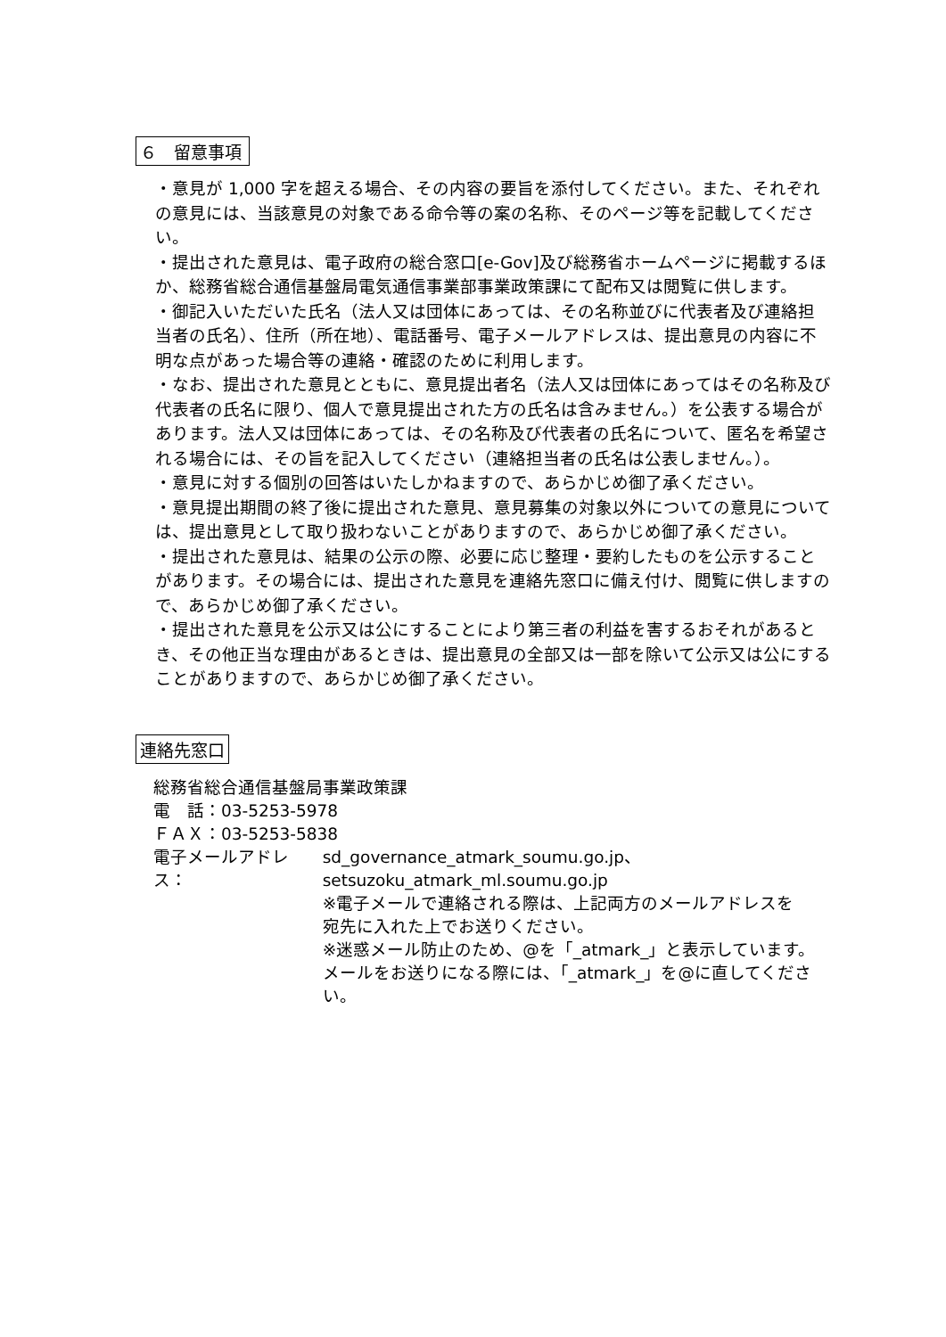６　留意事項
・意見が 1,000 字を超える場合、その内容の要旨を添付してください。また、それぞれの意見には、当該意見の対象である命令等の案の名称、そのページ等を記載してください。
・提出された意見は、電子政府の総合窓口[e-Gov]及び総務省ホームページに掲載するほか、総務省総合通信基盤局電気通信事業部事業政策課にて配布又は閲覧に供します。
・御記入いただいた氏名（法人又は団体にあっては、その名称並びに代表者及び連絡担当者の氏名）、住所（所在地）、電話番号、電子メールアドレスは、提出意見の内容に不明な点があった場合等の連絡・確認のために利用します。
・なお、提出された意見とともに、意見提出者名（法人又は団体にあってはその名称及び代表者の氏名に限り、個人で意見提出された方の氏名は含みません。）を公表する場合があります。法人又は団体にあっては、その名称及び代表者の氏名について、匿名を希望される場合には、その旨を記入してください（連絡担当者の氏名は公表しません。）。
・意見に対する個別の回答はいたしかねますので、あらかじめ御了承ください。
・意見提出期間の終了後に提出された意見、意見募集の対象以外についての意見については、提出意見として取り扱わないことがありますので、あらかじめ御了承ください。
・提出された意見は、結果の公示の際、必要に応じ整理・要約したものを公示することがあります。その場合には、提出された意見を連絡先窓口に備え付け、閲覧に供しますので、あらかじめ御了承ください。
・提出された意見を公示又は公にすることにより第三者の利益を害するおそれがあるとき、その他正当な理由があるときは、提出意見の全部又は一部を除いて公示又は公にすることがありますので、あらかじめ御了承ください。
連絡先窓口
総務省総合通信基盤局事業政策課
電　話：03-5253-5978
ＦＡＸ：03-5253-5838
電子メールアドレス： sd_governance_atmark_soumu.go.jp、
setsuzoku_atmark_ml.soumu.go.jp
※電子メールで連絡される際は、上記両方のメールアドレスを
宛先に入れた上でお送りください。
※迷惑メール防止のため、@を「_atmark_」と表示しています。
メールをお送りになる際には、「_atmark_」を@に直してください。